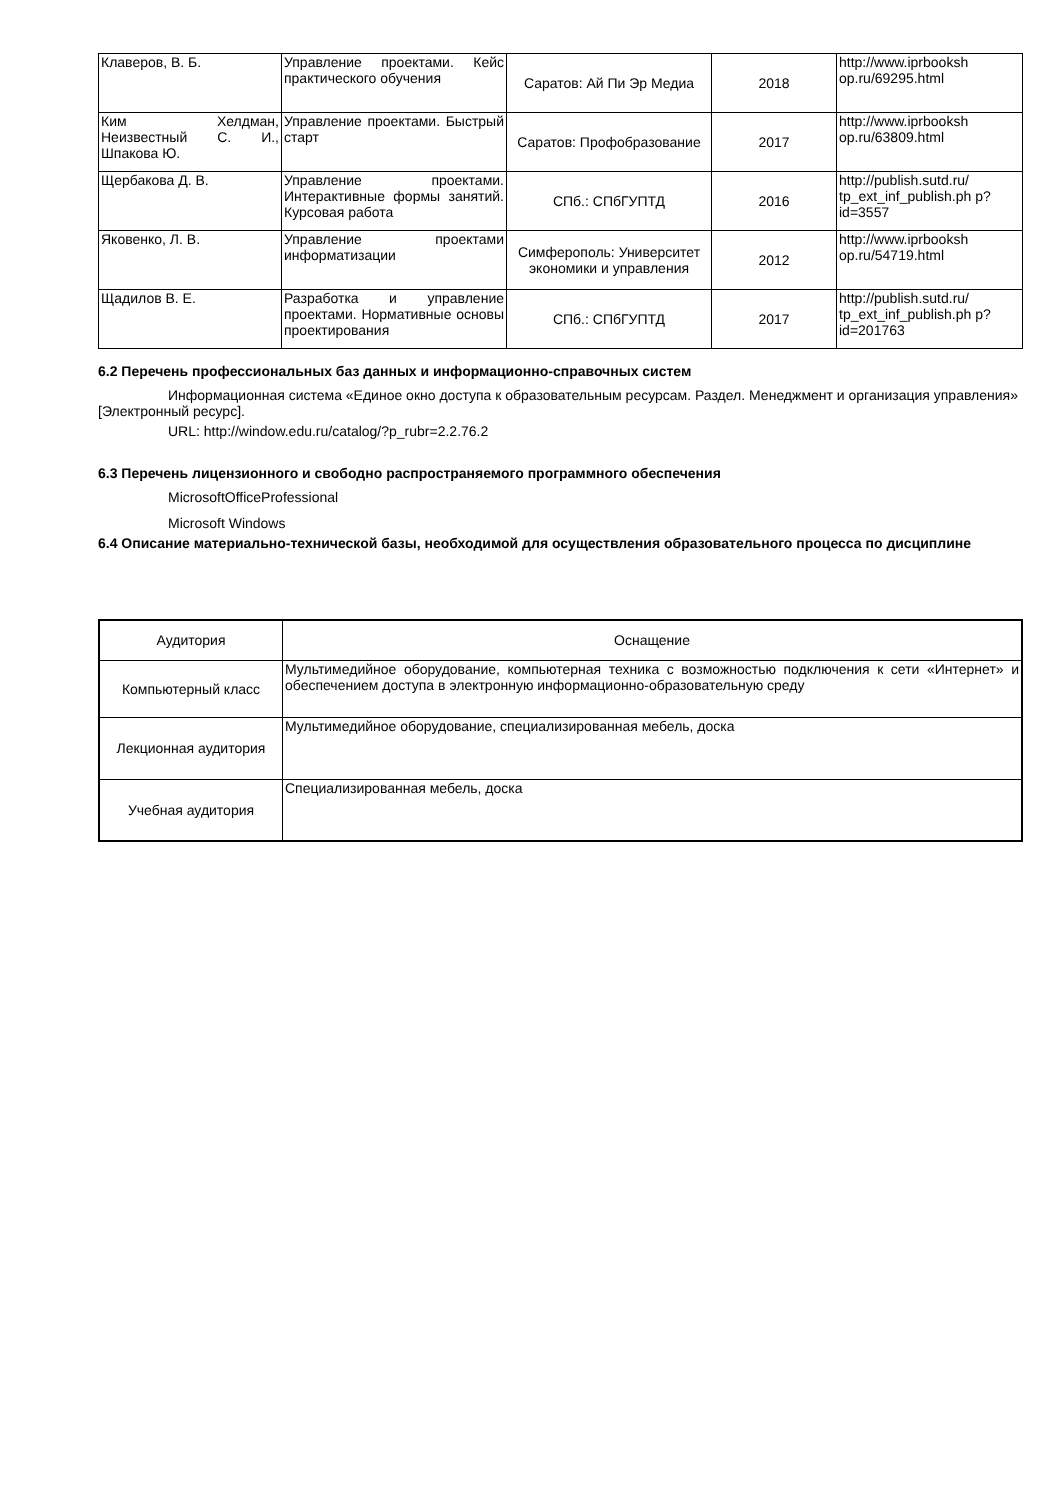| Клаверов, В. Б. | Управление проектами. Кейс практического обучения | Саратов: Ай Пи Эр Медиа | 2018 | http://www.iprbooksh op.ru/69295.html |
| Ким Хелдман, Неизвестный С. И., Шпакова Ю. | Управление проектами. Быстрый старт | Саратов: Профобразование | 2017 | http://www.iprbooksh op.ru/63809.html |
| Щербакова Д. В. | Управление проектами. Интерактивные формы занятий. Курсовая работа | СПб.: СПбГУПТД | 2016 | http://publish.sutd.ru/ tp_ext_inf_publish.ph p?id=3557 |
| Яковенко, Л. В. | Управление проектами информатизации | Симферополь: Университет экономики и управления | 2012 | http://www.iprbooksh op.ru/54719.html |
| Щадилов В. Е. | Разработка и управление проектами. Нормативные основы проектирования | СПб.: СПбГУПТД | 2017 | http://publish.sutd.ru/ tp_ext_inf_publish.ph p?id=201763 |
6.2 Перечень профессиональных баз данных и информационно-справочных систем
Информационная система «Единое окно доступа к образовательным ресурсам. Раздел. Менеджмент и организация управления» [Электронный ресурс].
URL: http://window.edu.ru/catalog/?p_rubr=2.2.76.2
6.3 Перечень лицензионного и свободно распространяемого программного обеспечения
MicrosoftOfficeProfessional
Microsoft Windows
6.4 Описание материально-технической базы, необходимой для осуществления образовательного процесса по дисциплине
| Аудитория | Оснащение |
| --- | --- |
| Компьютерный класс | Мультимедийное оборудование, компьютерная техника с возможностью подключения к сети «Интернет» и обеспечением доступа в электронную информационно-образовательную среду |
| Лекционная аудитория | Мультимедийное оборудование, специализированная мебель, доска |
| Учебная аудитория | Специализированная мебель, доска |